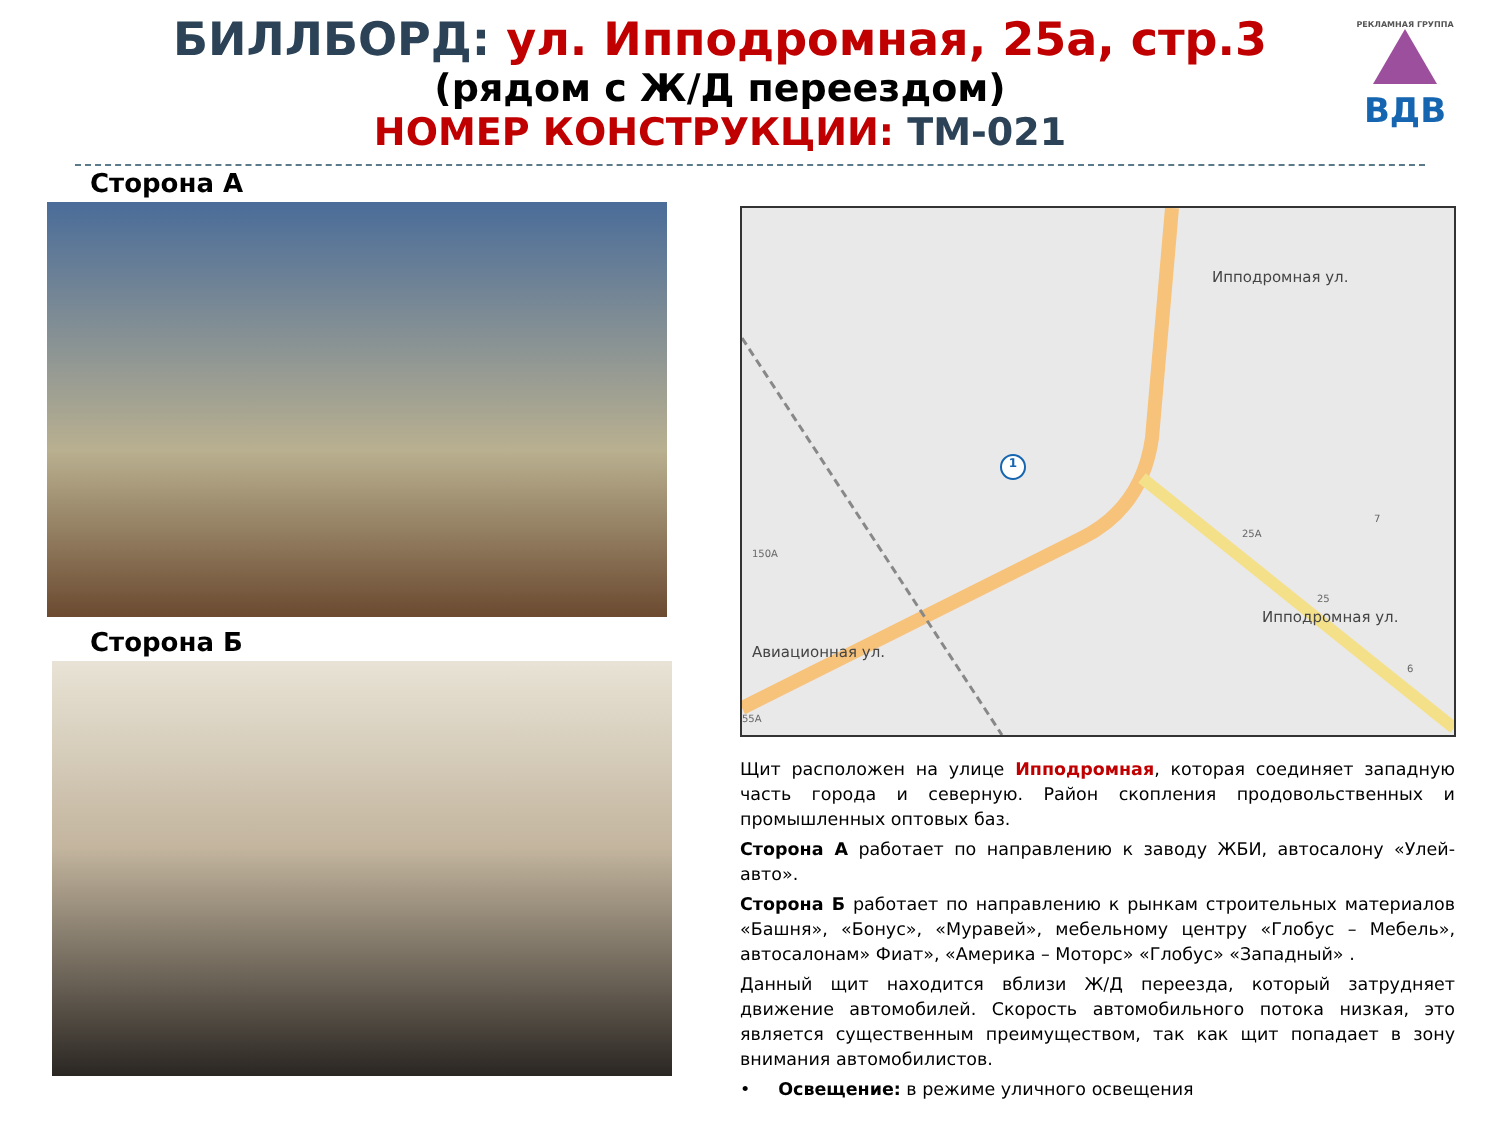БИЛЛБОРД: ул. Ипподромная, 25а, стр.3
(рядом с Ж/Д переездом)
НОМЕР КОНСТРУКЦИИ: ТМ-021
РЕКЛАМНАЯ ГРУППА
ВДВ
Сторона А
Сторона Б
Авиационная ул.
Ипподромная ул.
Ипподромная ул.
150А
25А
25
7
6
55А
1
Щит расположен на улице Ипподромная, которая соединяет западную часть города и северную. Район скопления продовольственных и промышленных оптовых баз.
Сторона А работает по направлению к заводу ЖБИ, автосалону «Улей-авто».
Сторона Б работает по направлению к рынкам строительных материалов «Башня», «Бонус», «Муравей», мебельному центру «Глобус – Мебель», автосалонам» Фиат», «Америка – Моторс» «Глобус» «Западный» .
Данный щит находится вблизи Ж/Д переезда, который затрудняет движение автомобилей. Скорость автомобильного потока низкая, это является существенным преимуществом, так как щит попадает в зону внимания автомобилистов.
• Освещение: в режиме уличного освещения